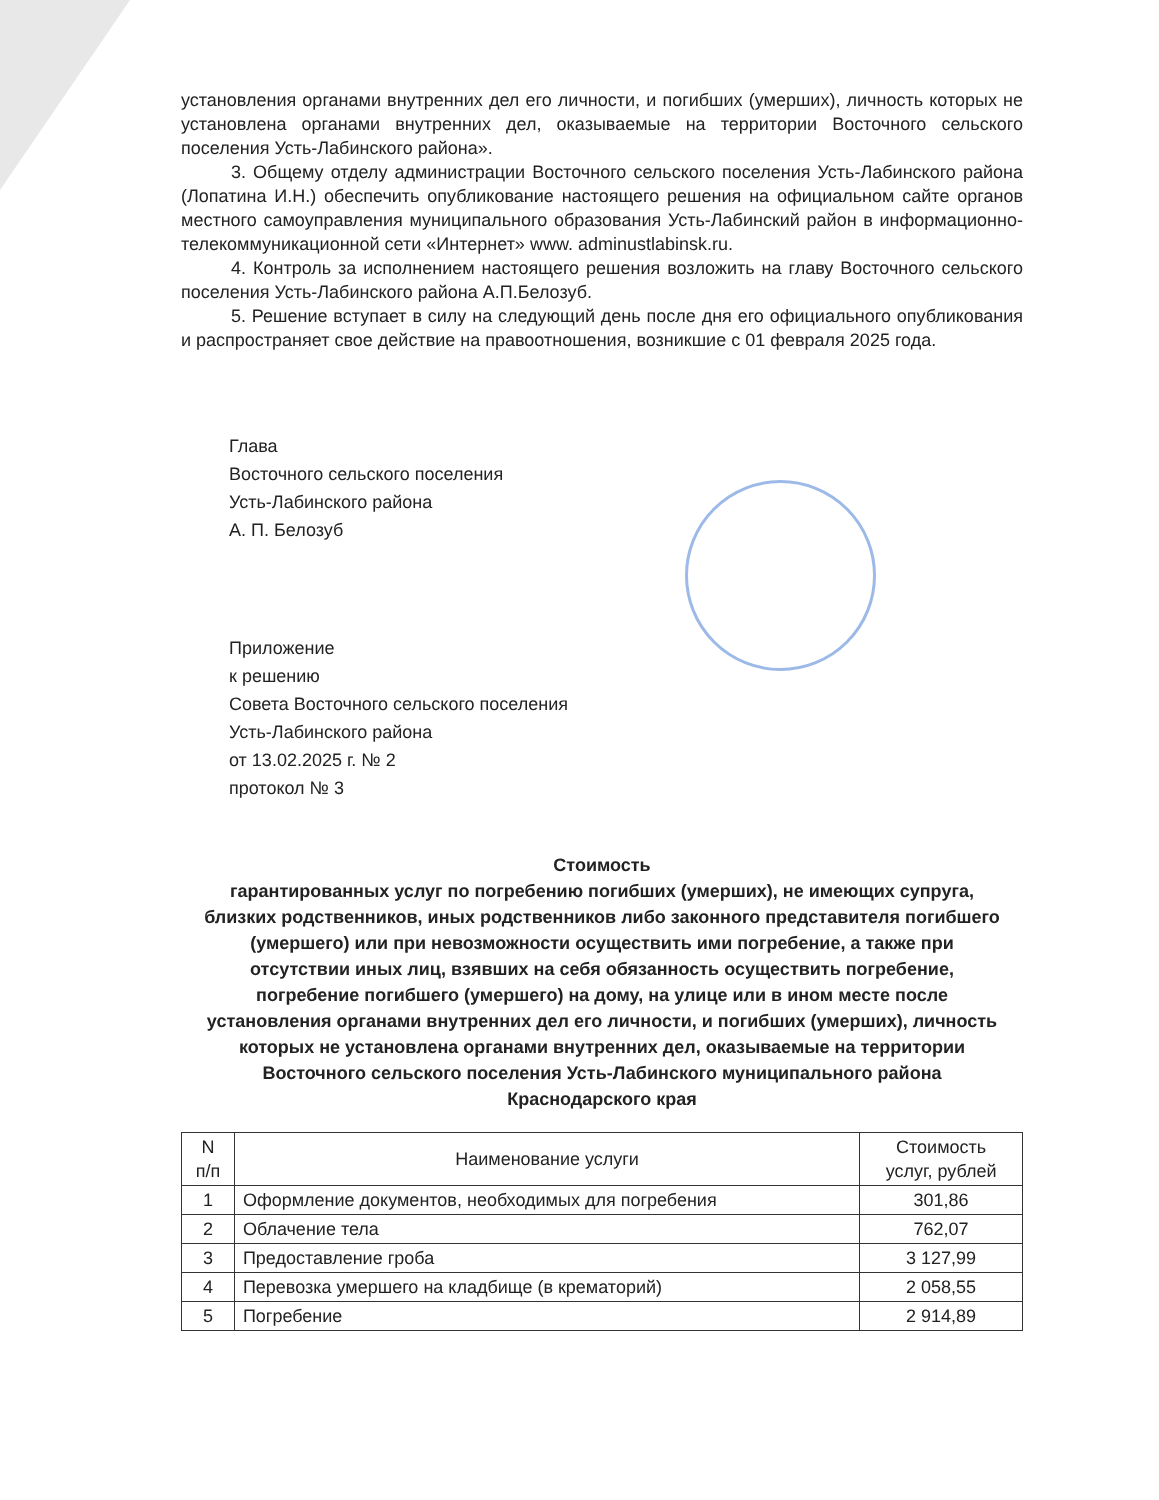установления органами внутренних дел его личности, и погибших (умерших), личность которых не установлена органами внутренних дел, оказываемые на территории Восточного сельского поселения Усть-Лабинского района».
3. Общему отделу администрации Восточного сельского поселения Усть-Лабинского района (Лопатина И.Н.) обеспечить опубликование настоящего решения на официальном сайте органов местного самоуправления муниципального образования Усть-Лабинский район в информационно-телекоммуникационной сети «Интернет» www. adminustlabinsk.ru.
4. Контроль за исполнением настоящего решения возложить на главу Восточного сельского поселения Усть-Лабинского района А.П.Белозуб.
5. Решение вступает в силу на следующий день после дня его официального опубликования и распространяет свое действие на правоотношения, возникшие с 01 февраля 2025 года.
Глава
Восточного сельского поселения
Усть-Лабинского района
А. П. Белозуб
Приложение
к решению
Совета Восточного сельского поселения
Усть-Лабинского района
от 13.02.2025 г. № 2
протокол № 3
Стоимость
гарантированных услуг по погребению погибших (умерших), не имеющих супруга, близких родственников, иных родственников либо законного представителя погибшего (умершего) или при невозможности осуществить ими погребение, а также при отсутствии иных лиц, взявших на себя обязанность осуществить погребение, погребение погибшего (умершего) на дому, на улице или в ином месте после установления органами внутренних дел его личности, и погибших (умерших), личность которых не установлена органами внутренних дел, оказываемые на территории Восточного сельского поселения Усть-Лабинского муниципального района Краснодарского края
| N п/п | Наименование услуги | Стоимость услуг, рублей |
| --- | --- | --- |
| 1 | Оформление документов, необходимых для погребения | 301,86 |
| 2 | Облачение тела | 762,07 |
| 3 | Предоставление гроба | 3 127,99 |
| 4 | Перевозка умершего на кладбище (в крематорий) | 2 058,55 |
| 5 | Погребение | 2 914,89 |